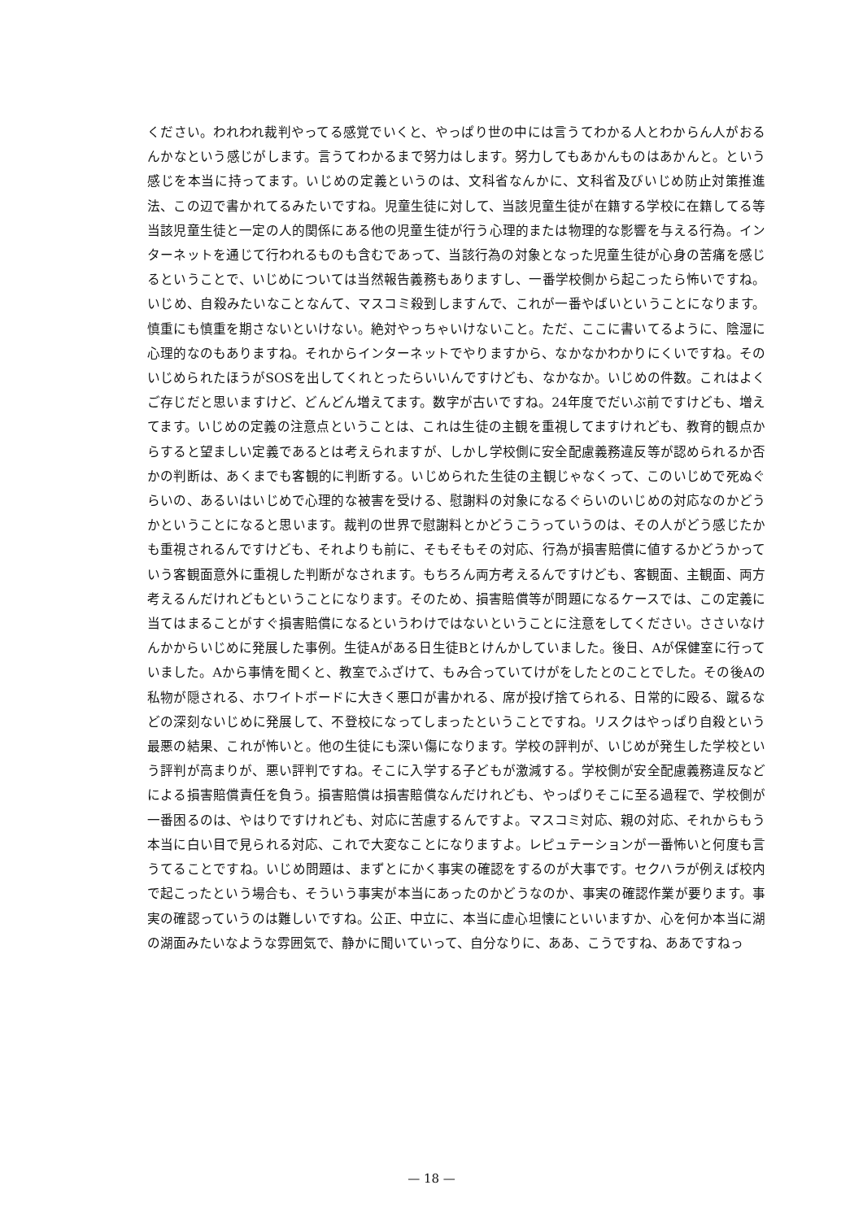ください。われわれ裁判やってる感覚でいくと、やっぱり世の中には言うてわかる人とわからん人がおるんかなという感じがします。言うてわかるまで努力はします。努力してもあかんものはあかんと。という感じを本当に持ってます。いじめの定義というのは、文科省なんかに、文科省及びいじめ防止対策推進法、この辺で書かれてるみたいですね。児童生徒に対して、当該児童生徒が在籍する学校に在籍してる等当該児童生徒と一定の人的関係にある他の児童生徒が行う心理的または物理的な影響を与える行為。インターネットを通じて行われるものも含むであって、当該行為の対象となった児童生徒が心身の苦痛を感じるということで、いじめについては当然報告義務もありますし、一番学校側から起こったら怖いですね。いじめ、自殺みたいなことなんて、マスコミ殺到しますんで、これが一番やばいということになります。慎重にも慎重を期さないといけない。絶対やっちゃいけないこと。ただ、ここに書いてるように、陰湿に心理的なのもありますね。それからインターネットでやりますから、なかなかわかりにくいですね。そのいじめられたほうがSOSを出してくれとったらいいんですけども、なかなか。いじめの件数。これはよくご存じだと思いますけど、どんどん増えてます。数字が古いですね。24年度でだいぶ前ですけども、増えてます。いじめの定義の注意点ということは、これは生徒の主観を重視してますけれども、教育的観点からすると望ましい定義であるとは考えられますが、しかし学校側に安全配慮義務違反等が認められるか否かの判断は、あくまでも客観的に判断する。いじめられた生徒の主観じゃなくって、このいじめで死ぬぐらいの、あるいはいじめで心理的な被害を受ける、慰謝料の対象になるぐらいのいじめの対応なのかどうかということになると思います。裁判の世界で慰謝料とかどうこうっていうのは、その人がどう感じたかも重視されるんですけども、それよりも前に、そもそもその対応、行為が損害賠償に値するかどうかっていう客観面意外に重視した判断がなされます。もちろん両方考えるんですけども、客観面、主観面、両方考えるんだけれどもということになります。そのため、損害賠償等が問題になるケースでは、この定義に当てはまることがすぐ損害賠償になるというわけではないということに注意をしてください。ささいなけんかからいじめに発展した事例。生徒Aがある日生徒Bとけんかしていました。後日、Aが保健室に行っていました。Aから事情を聞くと、教室でふざけて、もみ合っていてけがをしたとのことでした。その後Aの私物が隠される、ホワイトボードに大きく悪口が書かれる、席が投げ捨てられる、日常的に殴る、蹴るなどの深刻ないじめに発展して、不登校になってしまったということですね。リスクはやっぱり自殺という最悪の結果、これが怖いと。他の生徒にも深い傷になります。学校の評判が、いじめが発生した学校という評判が高まりが、悪い評判ですね。そこに入学する子どもが激減する。学校側が安全配慮義務違反などによる損害賠償責任を負う。損害賠償は損害賠償なんだけれども、やっぱりそこに至る過程で、学校側が一番困るのは、やはりですけれども、対応に苦慮するんですよ。マスコミ対応、親の対応、それからもう本当に白い目で見られる対応、これで大変なことになりますよ。レピュテーションが一番怖いと何度も言うてることですね。いじめ問題は、まずとにかく事実の確認をするのが大事です。セクハラが例えば校内で起こったという場合も、そういう事実が本当にあったのかどうなのか、事実の確認作業が要ります。事実の確認っていうのは難しいですね。公正、中立に、本当に虚心坦懐にといいますか、心を何か本当に湖の湖面みたいなような雰囲気で、静かに聞いていって、自分なりに、ああ、こうですね、ああですねっ
— 18 —